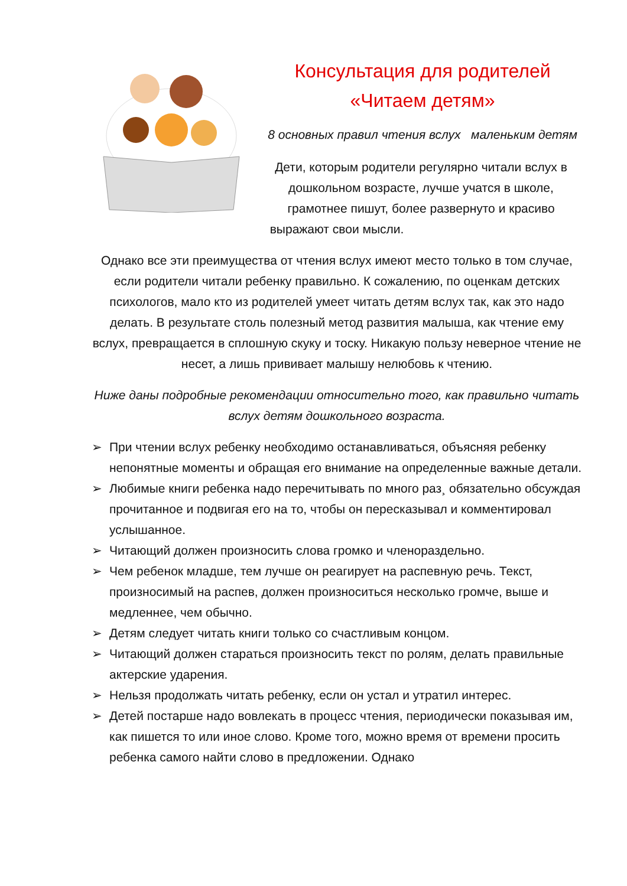Консультация для родителей
«Читаем детям»
8 основных правил чтения вслух маленьким детям
Дети, которым родители регулярно читали вслух в дошкольном возрасте, лучше учатся в школе, грамотнее пишут, более развернуто и красиво выражают свои мысли.
Однако все эти преимущества от чтения вслух имеют место только в том случае, если родители читали ребенку правильно. К сожалению, по оценкам детских психологов, мало кто из родителей умеет читать детям вслух так, как это надо делать. В результате столь полезный метод развития малыша, как чтение ему вслух, превращается в сплошную скуку и тоску. Никакую пользу неверное чтение не несет, а лишь прививает малышу нелюбовь к чтению.
Ниже даны подробные рекомендации относительно того, как правильно читать вслух детям дошкольного возраста.
➢ При чтении вслух ребенку необходимо останавливаться, объясняя ребенку непонятные моменты и обращая его внимание на определенные важные детали.
➢ Любимые книги ребенка надо перечитывать по много раз¸ обязательно обсуждая прочитанное и подвигая его на то, чтобы он пересказывал и комментировал услышанное.
➢ Читающий должен произносить слова громко и членораздельно.
➢ Чем ребенок младше, тем лучше он реагирует на распевную речь. Текст, произносимый на распев, должен произноситься несколько громче, выше и медленнее, чем обычно.
➢ Детям следует читать книги только со счастливым концом.
➢ Читающий должен стараться произносить текст по ролям, делать правильные актерские ударения.
➢ Нельзя продолжать читать ребенку, если он устал и утратил интерес.
➢ Детей постарше надо вовлекать в процесс чтения, периодически показывая им, как пишется то или иное слово. Кроме того, можно время от времени просить ребенка самого найти слово в предложении. Однако